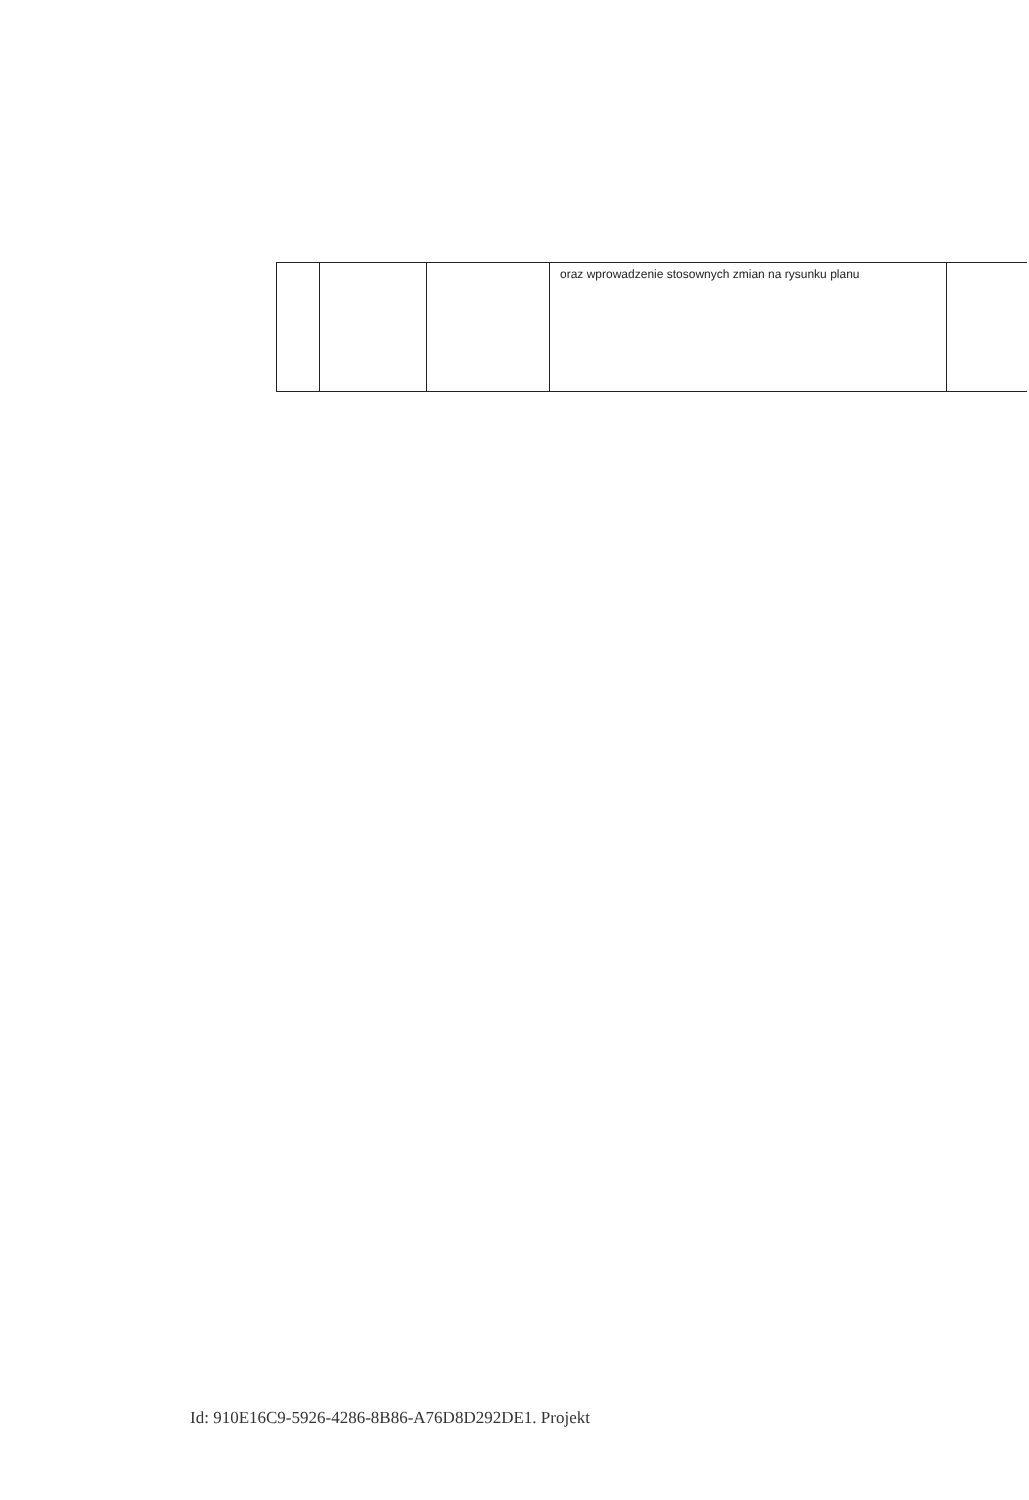| | | | oraz wprowadzenie stosownych zmian na rysunku planu | |
Id: 910E16C9-5926-4286-8B86-A76D8D292DE1. Projekt